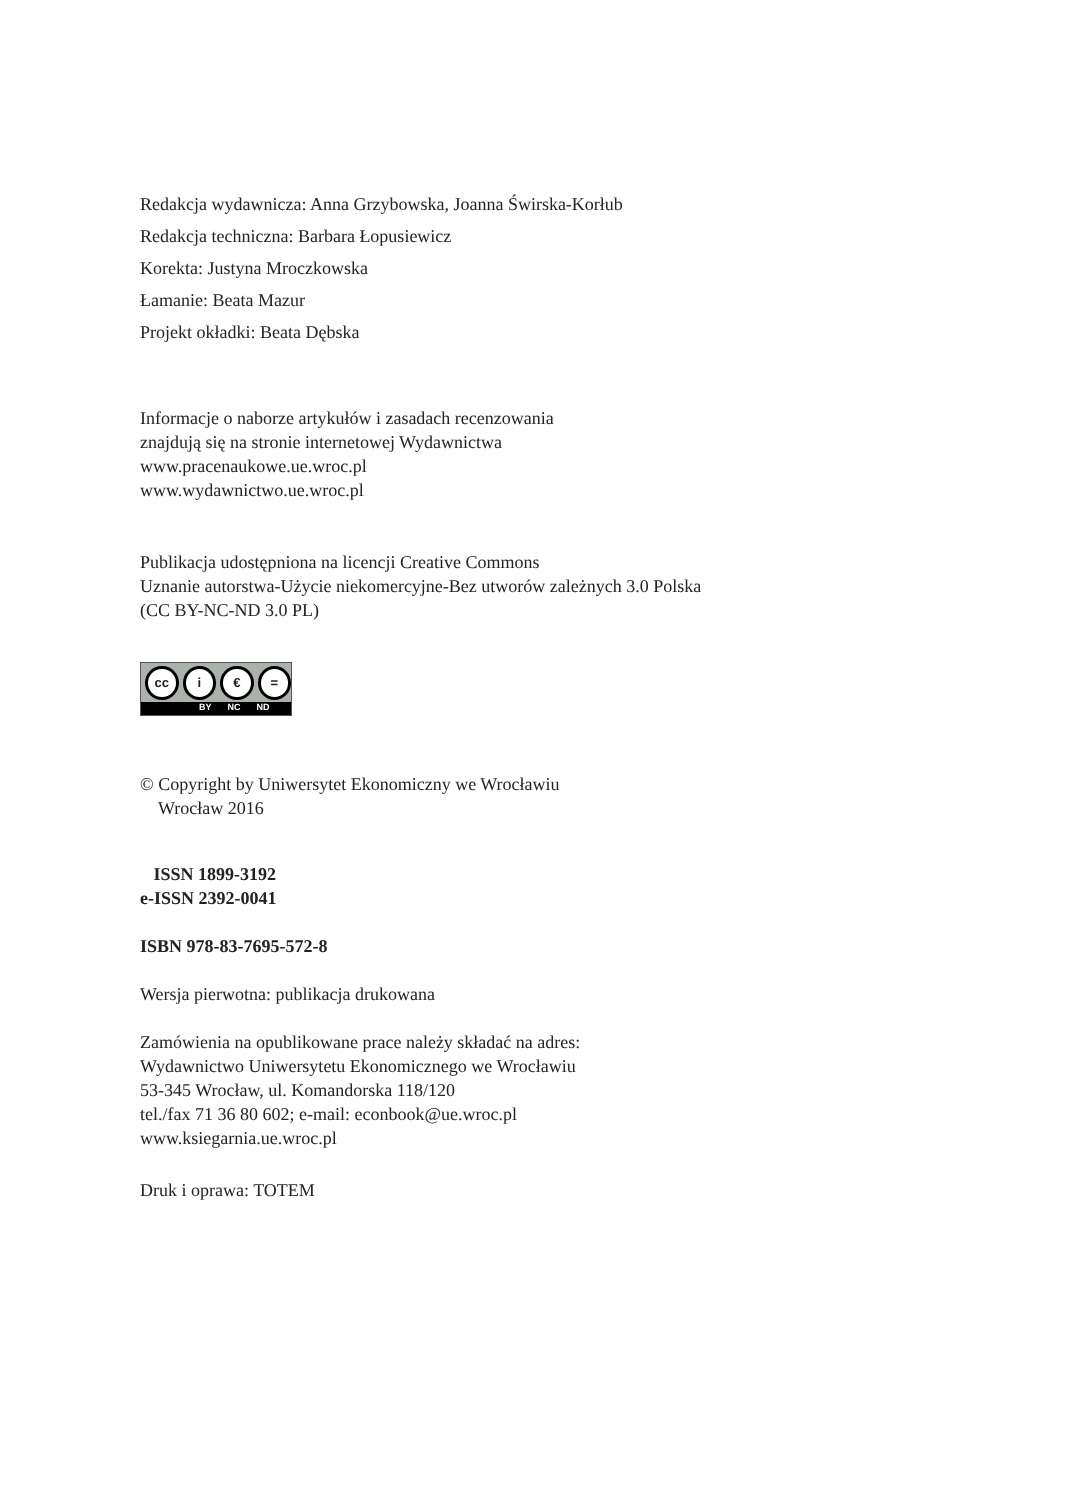Redakcja wydawnicza: Anna Grzybowska, Joanna Świrska-Korłub
Redakcja techniczna: Barbara Łopusiewicz
Korekta: Justyna Mroczkowska
Łamanie: Beata Mazur
Projekt okładki: Beata Dębska
Informacje o naborze artykułów i zasadach recenzowania
znajdują się na stronie internetowej Wydawnictwa
www.pracenaukowe.ue.wroc.pl
www.wydawnictwo.ue.wroc.pl
Publikacja udostępniona na licencji Creative Commons
Uznanie autorstwa-Użycie niekomercyjne-Bez utworów zależnych 3.0 Polska
(CC BY-NC-ND 3.0 PL)
cc i € =
BY NC ND
© Copyright by Uniwersytet Ekonomiczny we Wrocławiu
Wrocław 2016
ISSN 1899-3192
e-ISSN 2392-0041
ISBN 978-83-7695-572-8
Wersja pierwotna: publikacja drukowana
Zamówienia na opublikowane prace należy składać na adres:
Wydawnictwo Uniwersytetu Ekonomicznego we Wrocławiu
53-345 Wrocław, ul. Komandorska 118/120
tel./fax 71 36 80 602; e-mail: econbook@ue.wroc.pl
www.ksiegarnia.ue.wroc.pl
Druk i oprawa: TOTEM